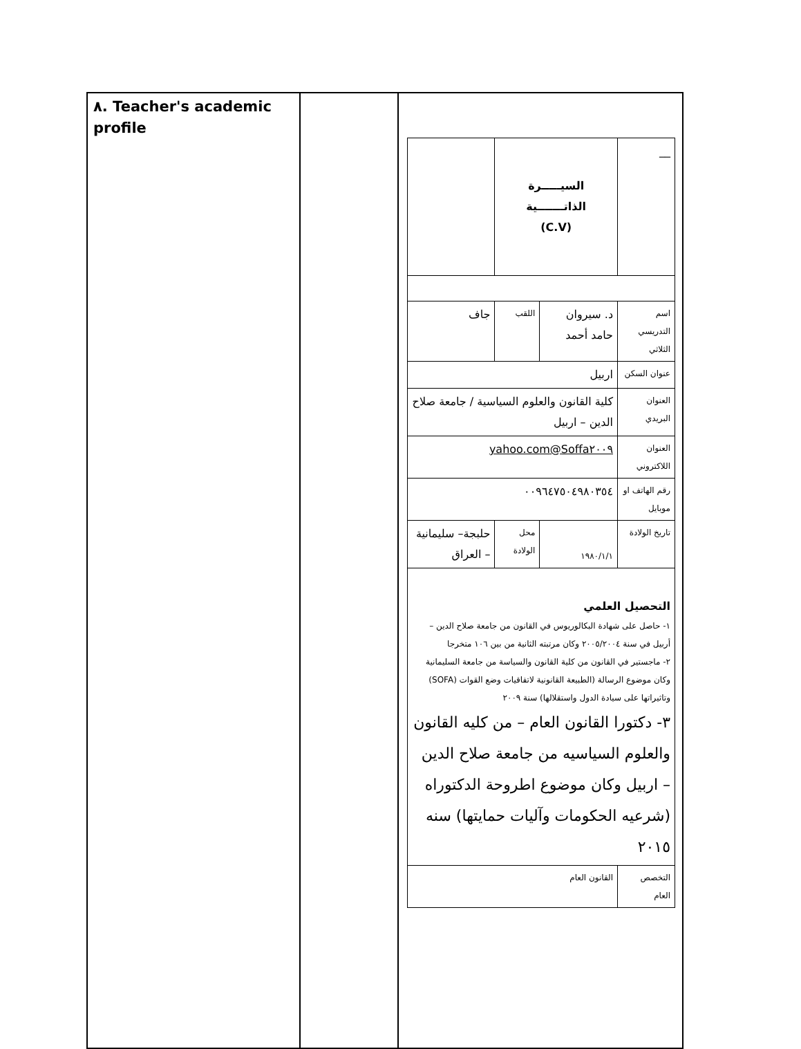| ٨. Teacher's academic profile | | / __ / السيـــــرة الذاتـــــــية (C.V) / / / / / اسم التدريسي الثلاثي / د. سيروان حامد أحمد / اللقب / / جاف / / عنوان السكن / اربيل / / / / / العنوان البريدي / كلية القانون والعلوم السياسية / جامعة صلاح الدين – اربيل / / / / / العنوان اللاكتروني / Soffa٢٠٠٩@yahoo.com / / / / / رقم الهاتف او موبايل / ٠٠٩٦٤٧٥٠٤٩٨٠٣٥٤ / / / / / تاريخ الولادة / ١٩٨٠/١/١ / محل الولادة / حلبجة– سليمانية – العراق / / / التحصيل العلمي ١- حاصل على شهادة البكالوريوس في القانون من جامعة صلاح الدين – أربيل في سنة ٢٠٠٥/٢٠٠٤ وكان مرتبته الثانية من بين ١٠٦ متخرجا ٢- ماجستير في القانون من كلية القانون والسياسة من جامعة السليمانية وكان موضوع الرسالة (الطبيعة القانونية لاتفاقيات وضع القوات (SOFA) وتاثيراتها على سيادة الدول واستقلالها) سنة ٢٠٠٩ ٣- دكتورا القانون العام – من كليه القانون والعلوم السياسيه من جامعة صلاح الدين – اربيل وكان موضوع اطروحة الدكتوراه (شرعيه الحكومات وآليات حمايتها) سنه ٢٠١٥ / / / / / / التخصص العام / القانون العام / / / / |